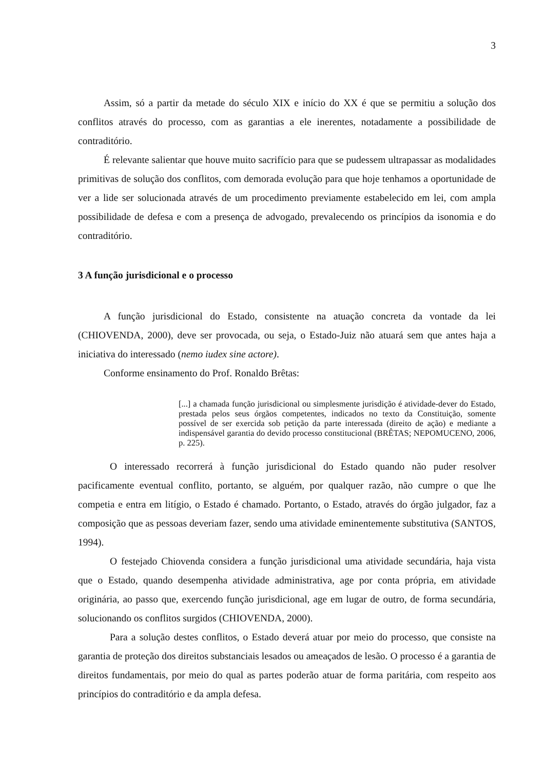3
Assim, só a partir da metade do século XIX e início do XX é que se permitiu a solução dos conflitos através do processo, com as garantias a ele inerentes, notadamente a possibilidade de contraditório.
É relevante salientar que houve muito sacrifício para que se pudessem ultrapassar as modalidades primitivas de solução dos conflitos, com demorada evolução para que hoje tenhamos a oportunidade de ver a lide ser solucionada através de um procedimento previamente estabelecido em lei, com ampla possibilidade de defesa e com a presença de advogado, prevalecendo os princípios da isonomia e do contraditório.
3 A função jurisdicional e o processo
A função jurisdicional do Estado, consistente na atuação concreta da vontade da lei (CHIOVENDA, 2000), deve ser provocada, ou seja, o Estado-Juiz não atuará sem que antes haja a iniciativa do interessado (nemo iudex sine actore).
Conforme ensinamento do Prof. Ronaldo Brêtas:
[...] a chamada função jurisdicional ou simplesmente jurisdição é atividade-dever do Estado, prestada pelos seus órgãos competentes, indicados no texto da Constituição, somente possível de ser exercida sob petição da parte interessada (direito de ação) e mediante a indispensável garantia do devido processo constitucional (BRÊTAS; NEPOMUCENO, 2006, p. 225).
O interessado recorrerá à função jurisdicional do Estado quando não puder resolver pacificamente eventual conflito, portanto, se alguém, por qualquer razão, não cumpre o que lhe competia e entra em litígio, o Estado é chamado. Portanto, o Estado, através do órgão julgador, faz a composição que as pessoas deveriam fazer, sendo uma atividade eminentemente substitutiva (SANTOS, 1994).
O festejado Chiovenda considera a função jurisdicional uma atividade secundária, haja vista que o Estado, quando desempenha atividade administrativa, age por conta própria, em atividade originária, ao passo que, exercendo função jurisdicional, age em lugar de outro, de forma secundária, solucionando os conflitos surgidos (CHIOVENDA, 2000).
Para a solução destes conflitos, o Estado deverá atuar por meio do processo, que consiste na garantia de proteção dos direitos substanciais lesados ou ameaçados de lesão. O processo é a garantia de direitos fundamentais, por meio do qual as partes poderão atuar de forma paritária, com respeito aos princípios do contraditório e da ampla defesa.